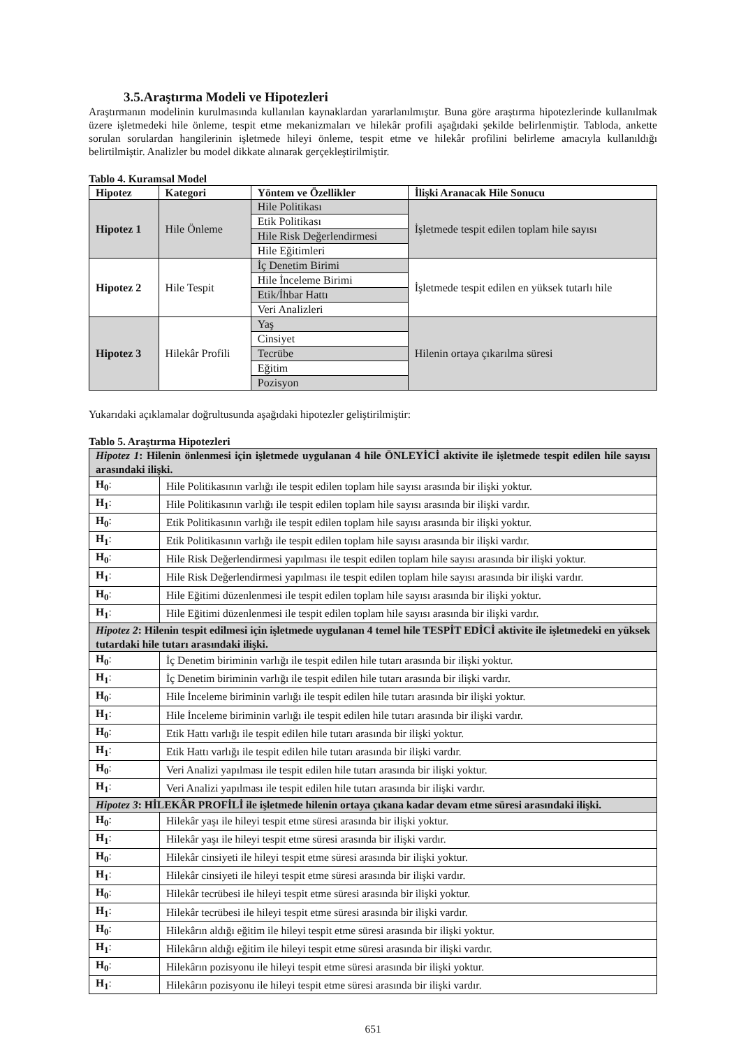3.5.Araştırma Modeli ve Hipotezleri
Araştırmanın modelinin kurulmasında kullanılan kaynaklardan yararlanılmıştır. Buna göre araştırma hipotezlerinde kullanılmak üzere işletmedeki hile önleme, tespit etme mekanizmaları ve hilekâr profili aşağıdaki şekilde belirlenmiştir. Tabloda, ankette sorulan sorulardan hangilerinin işletmede hileyi önleme, tespit etme ve hilekâr profilini belirleme amacıyla kullanıldığı belirtilmiştir. Analizler bu model dikkate alınarak gerçekleştirilmiştir.
Tablo 4. Kuramsal Model
| Hipotez | Kategori | Yöntem ve Özellikler | İlişki Aranacak Hile Sonucu |
| --- | --- | --- | --- |
| Hipotez 1 | Hile Önleme | Hile Politikası | İşletmede tespit edilen toplam hile sayısı |
| | | Etik Politikası | |
| | | Hile Risk Değerlendirmesi | |
| | | Hile Eğitimleri | |
| Hipotez 2 | Hile Tespit | İç Denetim Birimi | İşletmede tespit edilen en yüksek tutarlı hile |
| | | Hile İnceleme Birimi | |
| | | Etik/İhbar Hattı | |
| | | Veri Analizleri | |
| Hipotez 3 | Hilekâr Profili | Yaş | Hilenin ortaya çıkarılma süresi |
| | | Cinsiyet | |
| | | Tecrübe | |
| | | Eğitim | |
| | | Pozisyon | |
Yukarıdaki açıklamalar doğrultusunda aşağıdaki hipotezler geliştirilmiştir:
Tablo 5. Araştırma Hipotezleri
| Hipotez 1 : Hilenin önlenmesi için işletmede uygulanan 4 hile ÖNLEYİCİ aktivite ile işletmede tespit edilen hile sayısı arasındaki ilişki. | |
| H<sub>0</sub> : | Hile Politikasının varlığı ile tespit edilen toplam hile sayısı arasında bir ilişki yoktur. |
| H<sub>1</sub> : | Hile Politikasının varlığı ile tespit edilen toplam hile sayısı arasında bir ilişki vardır. |
| H<sub>0</sub> : | Etik Politikasının varlığı ile tespit edilen toplam hile sayısı arasında bir ilişki yoktur. |
| H<sub>1</sub> : | Etik Politikasının varlığı ile tespit edilen toplam hile sayısı arasında bir ilişki vardır. |
| H<sub>0</sub> : | Hile Risk Değerlendirmesi yapılması ile tespit edilen toplam hile sayısı arasında bir ilişki yoktur. |
| H<sub>1</sub> : | Hile Risk Değerlendirmesi yapılması ile tespit edilen toplam hile sayısı arasında bir ilişki vardır. |
| H<sub>0</sub> : | Hile Eğitimi düzenlenmesi ile tespit edilen toplam hile sayısı arasında bir ilişki yoktur. |
| H<sub>1</sub> : | Hile Eğitimi düzenlenmesi ile tespit edilen toplam hile sayısı arasında bir ilişki vardır. |
| Hipotez 2 : Hilenin tespit edilmesi için işletmede uygulanan 4 temel hile TESPİT EDİCİ aktivite ile işletmedeki en yüksek tutardaki hile tutarı arasındaki ilişki. | |
| H<sub>0</sub> : | İç Denetim biriminin varlığı ile tespit edilen hile tutarı arasında bir ilişki yoktur. |
| H<sub>1</sub> : | İç Denetim biriminin varlığı ile tespit edilen hile tutarı arasında bir ilişki vardır. |
| H<sub>0</sub> : | Hile İnceleme biriminin varlığı ile tespit edilen hile tutarı arasında bir ilişki yoktur. |
| H<sub>1</sub> : | Hile İnceleme biriminin varlığı ile tespit edilen hile tutarı arasında bir ilişki vardır. |
| H<sub>0</sub> : | Etik Hattı varlığı ile tespit edilen hile tutarı arasında bir ilişki yoktur. |
| H<sub>1</sub> : | Etik Hattı varlığı ile tespit edilen hile tutarı arasında bir ilişki vardır. |
| H<sub>0</sub> : | Veri Analizi yapılması ile tespit edilen hile tutarı arasında bir ilişki yoktur. |
| H<sub>1</sub> : | Veri Analizi yapılması ile tespit edilen hile tutarı arasında bir ilişki vardır. |
| Hipotez 3 : HİLEKÂR PROFİLİ ile işletmede hilenin ortaya çıkana kadar devam etme süresi arasındaki ilişki. | |
| H<sub>0</sub> : | Hilekâr yaşı ile hileyi tespit etme süresi arasında bir ilişki yoktur. |
| H<sub>1</sub> : | Hilekâr yaşı ile hileyi tespit etme süresi arasında bir ilişki vardır. |
| H<sub>0</sub> : | Hilekâr cinsiyeti ile hileyi tespit etme süresi arasında bir ilişki yoktur. |
| H<sub>1</sub> : | Hilekâr cinsiyeti ile hileyi tespit etme süresi arasında bir ilişki vardır. |
| H<sub>0</sub> : | Hilekâr tecrübesi ile hileyi tespit etme süresi arasında bir ilişki yoktur. |
| H<sub>1</sub> : | Hilekâr tecrübesi ile hileyi tespit etme süresi arasında bir ilişki vardır. |
| H<sub>0</sub> : | Hilekârın aldığı eğitim ile hileyi tespit etme süresi arasında bir ilişki yoktur. |
| H<sub>1</sub> : | Hilekârın aldığı eğitim ile hileyi tespit etme süresi arasında bir ilişki vardır. |
| H<sub>0</sub> : | Hilekârın pozisyonu ile hileyi tespit etme süresi arasında bir ilişki yoktur. |
| H<sub>1</sub> : | Hilekârın pozisyonu ile hileyi tespit etme süresi arasında bir ilişki vardır. |
651